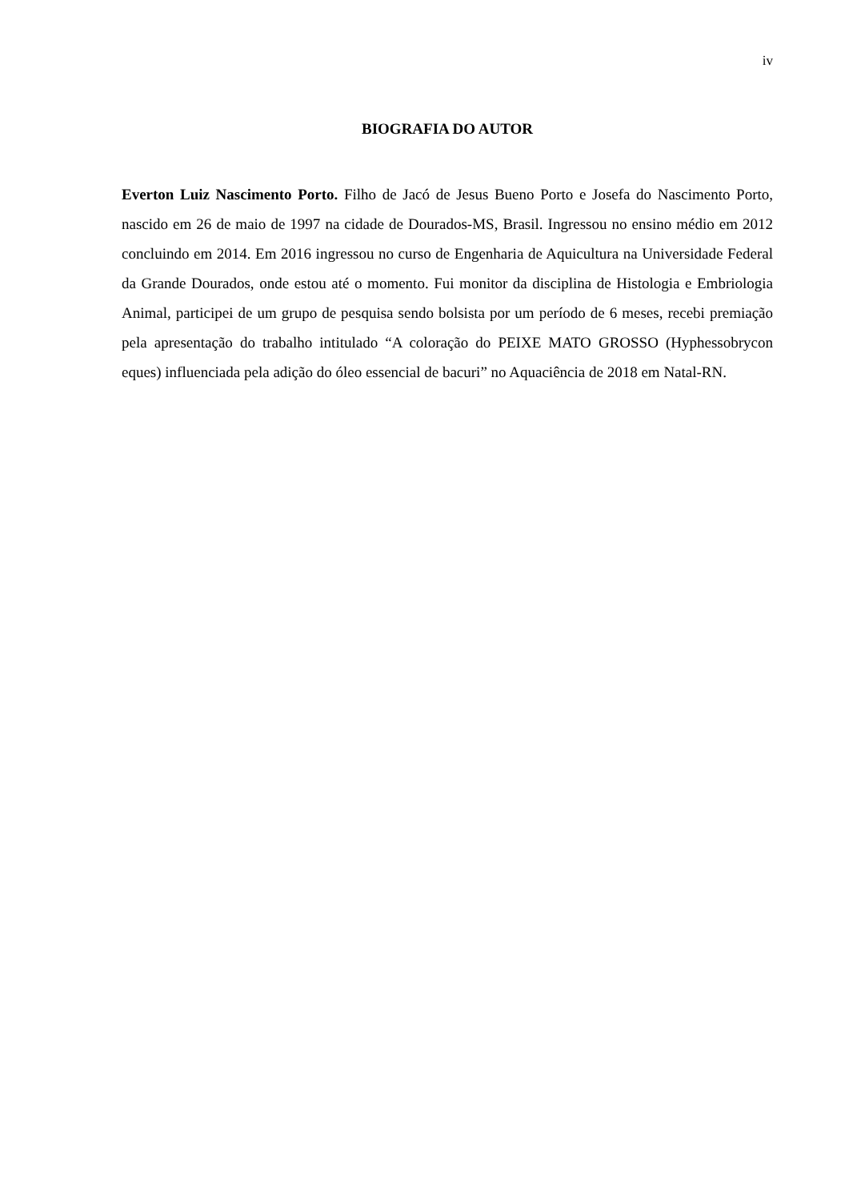iv
BIOGRAFIA DO AUTOR
Everton Luiz Nascimento Porto. Filho de Jacó de Jesus Bueno Porto e Josefa do Nascimento Porto, nascido em 26 de maio de 1997 na cidade de Dourados-MS, Brasil. Ingressou no ensino médio em 2012 concluindo em 2014. Em 2016 ingressou no curso de Engenharia de Aquicultura na Universidade Federal da Grande Dourados, onde estou até o momento. Fui monitor da disciplina de Histologia e Embriologia Animal, participei de um grupo de pesquisa sendo bolsista por um período de 6 meses, recebi premiação pela apresentação do trabalho intitulado “A coloração do PEIXE MATO GROSSO (Hyphessobrycon eques) influenciada pela adição do óleo essencial de bacuri” no Aquaciência de 2018 em Natal-RN.